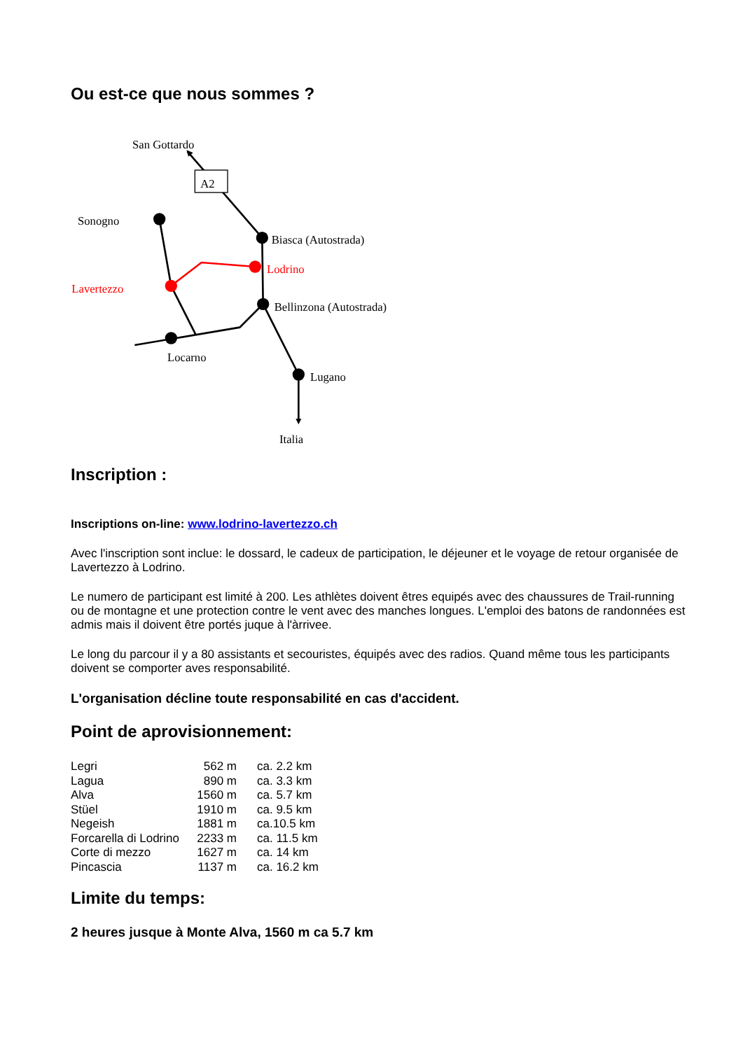Ou est-ce que nous sommes ?
San Gottardo
A2
Sonogno
Biasca (Autostrada)
Lodrino
Lavertezzo
Bellinzona (Autostrada)
Locarno
Lugano
Italia
Inscription :
Inscriptions on-line: www.lodrino-lavertezzo.ch
Avec l'inscription sont inclue: le dossard, le cadeux de participation, le déjeuner et le voyage de retour organisée de Lavertezzo à Lodrino.
Le numero de participant est limité à 200. Les athlètes doivent êtres equipés avec des chaussures de Trail-running ou de montagne et une protection contre le vent avec des manches longues. L'emploi des batons de randonnées est admis mais il doivent être portés juque à l'àrrivee.
Le long du parcour il y a 80 assistants et secouristes, équipés avec des radios. Quand même tous les participants doivent se comporter aves responsabilité.
L'organisation décline toute responsabilité en cas d'accident.
Point de aprovisionnement:
| Legri | 562 m | ca. 2.2 km |
| Lagua | 890 m | ca. 3.3 km |
| Alva | 1560 m | ca. 5.7 km |
| Stüel | 1910 m | ca. 9.5 km |
| Negeish | 1881 m | ca.10.5 km |
| Forcarella di Lodrino | 2233 m | ca. 11.5 km |
| Corte di mezzo | 1627 m | ca. 14 km |
| Pincascia | 1137 m | ca. 16.2 km |
Limite du temps:
2 heures jusque à Monte Alva, 1560 m ca 5.7 km